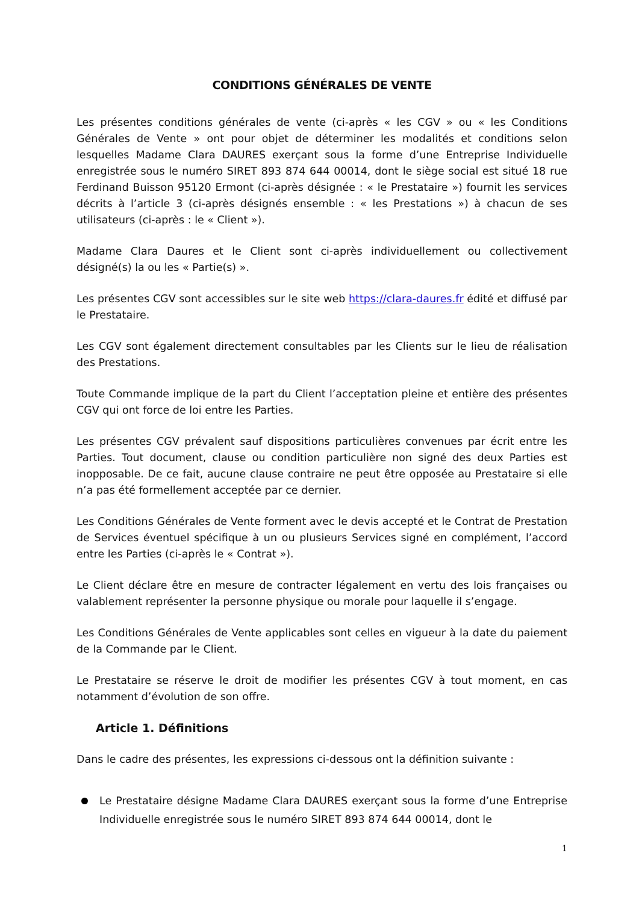CONDITIONS GÉNÉRALES DE VENTE
Les présentes conditions générales de vente (ci-après « les CGV » ou « les Conditions Générales de Vente » ont pour objet de déterminer les modalités et conditions selon lesquelles Madame Clara DAURES exerçant sous la forme d’une Entreprise Individuelle enregistrée sous le numéro SIRET 893 874 644 00014, dont le siège social est situé 18 rue Ferdinand Buisson 95120 Ermont (ci-après désignée : « le Prestataire ») fournit les services décrits à l’article 3 (ci-après désignés ensemble : « les Prestations ») à chacun de ses utilisateurs (ci-après : le « Client »).
Madame Clara Daures et le Client sont ci-après individuellement ou collectivement désigné(s) la ou les « Partie(s) ».
Les présentes CGV sont accessibles sur le site web https://clara-daures.fr édité et diffusé par le Prestataire.
Les CGV sont également directement consultables par les Clients sur le lieu de réalisation des Prestations.
Toute Commande implique de la part du Client l’acceptation pleine et entière des présentes CGV qui ont force de loi entre les Parties.
Les présentes CGV prévalent sauf dispositions particulières convenues par écrit entre les Parties. Tout document, clause ou condition particulière non signé des deux Parties est inopposable. De ce fait, aucune clause contraire ne peut être opposée au Prestataire si elle n’a pas été formellement acceptée par ce dernier.
Les Conditions Générales de Vente forment avec le devis accepté et le Contrat de Prestation de Services éventuel spécifique à un ou plusieurs Services signé en complément, l’accord entre les Parties (ci-après le « Contrat »).
Le Client déclare être en mesure de contracter légalement en vertu des lois françaises ou valablement représenter la personne physique ou morale pour laquelle il s’engage.
Les Conditions Générales de Vente applicables sont celles en vigueur à la date du paiement de la Commande par le Client.
Le Prestataire se réserve le droit de modifier les présentes CGV à tout moment, en cas notamment d’évolution de son offre.
Article 1. Définitions
Dans le cadre des présentes, les expressions ci-dessous ont la définition suivante :
Le Prestataire désigne Madame Clara DAURES exerçant sous la forme d’une Entreprise Individuelle enregistrée sous le numéro SIRET 893 874 644 00014, dont le
1